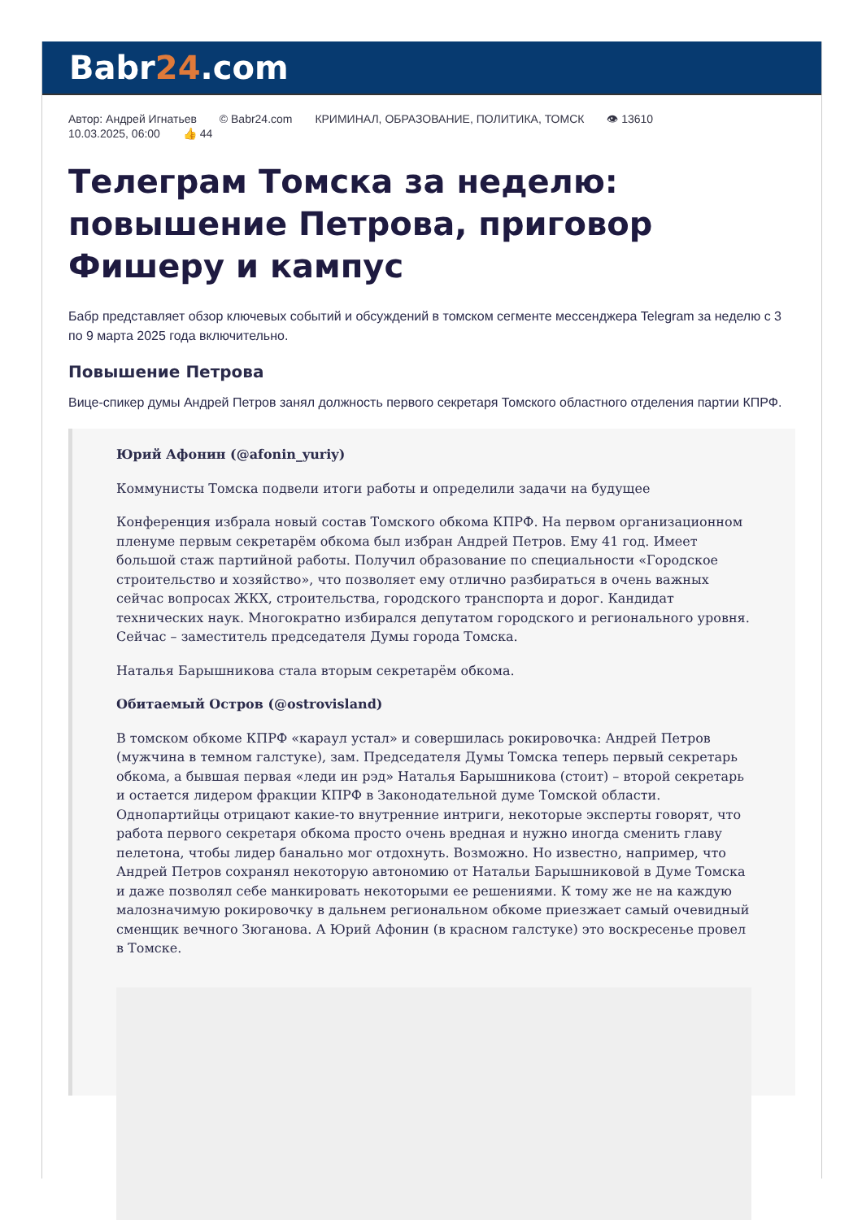Babr24.com
Автор: Андрей Игнатьев © Babr24.com КРИМИНАЛ, ОБРАЗОВАНИЕ, ПОЛИТИКА, ТОМСК 👁 13610
10.03.2025, 06:00 👍 44
Телеграм Томска за неделю: повышение Петрова, приговор Фишеру и кампус
Бабр представляет обзор ключевых событий и обсуждений в томском сегменте мессенджера Telegram за неделю с 3 по 9 марта 2025 года включительно.
Повышение Петрова
Вице-спикер думы Андрей Петров занял должность первого секретаря Томского областного отделения партии КПРФ.
Юрий Афонин (@afonin_yuriy)
Коммунисты Томска подвели итоги работы и определили задачи на будущее
Конференция избрала новый состав Томского обкома КПРФ. На первом организационном пленуме первым секретарём обкома был избран Андрей Петров. Ему 41 год. Имеет большой стаж партийной работы. Получил образование по специальности «Городское строительство и хозяйство», что позволяет ему отлично разбираться в очень важных сейчас вопросах ЖКХ, строительства, городского транспорта и дорог. Кандидат технических наук. Многократно избирался депутатом городского и регионального уровня. Сейчас – заместитель председателя Думы города Томска.
Наталья Барышникова стала вторым секретарём обкома.
Обитаемый Остров (@ostrovisland)
В томском обкоме КПРФ «караул устал» и совершилась рокировочка: Андрей Петров (мужчина в темном галстуке), зам. Председателя Думы Томска теперь первый секретарь обкома, а бывшая первая «леди ин рэд» Наталья Барышникова (стоит) – второй секретарь и остается лидером фракции КПРФ в Законодательной думе Томской области. Однопартийцы отрицают какие-то внутренние интриги, некоторые эксперты говорят, что работа первого секретаря обкома просто очень вредная и нужно иногда сменить главу пелетона, чтобы лидер банально мог отдохнуть. Возможно. Но известно, например, что Андрей Петров сохранял некоторую автономию от Натальи Барышниковой в Думе Томска и даже позволял себе манкировать некоторыми ее решениями. К тому же не на каждую малозначимую рокировочку в дальнем региональном обкоме приезжает самый очевидный сменщик вечного Зюганова. А Юрий Афонин (в красном галстуке) это воскресенье провел в Томске.